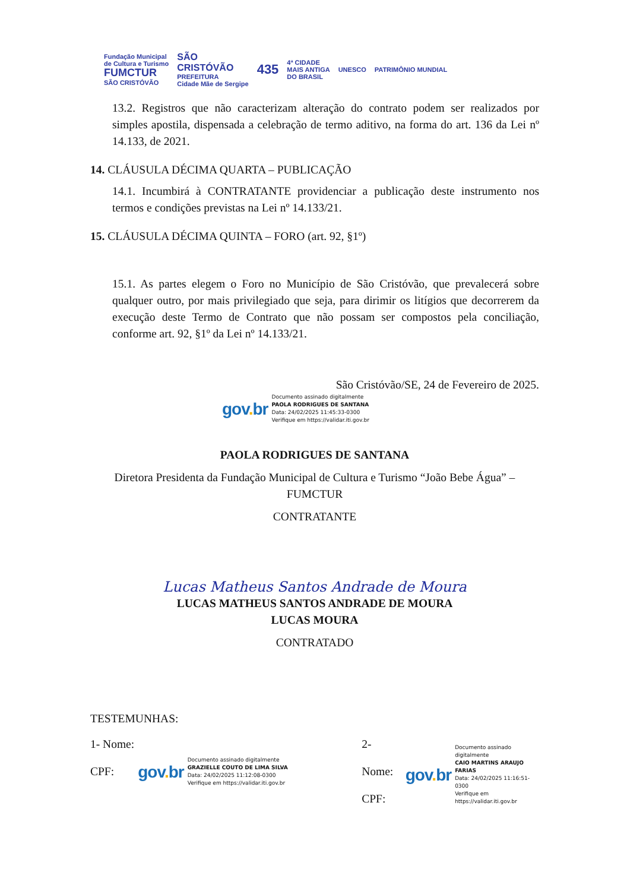Fundação Municipal
de Cultura e Turismo
FUMCTUR
SÃO CRISTÓVÃO
SÃO
CRISTÓVÃO
PREFEITURA
Cidade Mãe de Sergipe
435
4ª CIDADE
MAIS ANTIGA
DO BRASIL
UNESCO PATRIMÔNIO MUNDIAL
13.2. Registros que não caracterizam alteração do contrato podem ser realizados por simples apostila, dispensada a celebração de termo aditivo, na forma do art. 136 da Lei nº 14.133, de 2021.
14. CLÁUSULA DÉCIMA QUARTA – PUBLICAÇÃO
14.1. Incumbirá à CONTRATANTE providenciar a publicação deste instrumento nos termos e condições previstas na Lei nº 14.133/21.
15. CLÁUSULA DÉCIMA QUINTA – FORO (art. 92, §1º)
15.1. As partes elegem o Foro no Município de São Cristóvão, que prevalecerá sobre qualquer outro, por mais privilegiado que seja, para dirimir os litígios que decorrerem da execução deste Termo de Contrato que não possam ser compostos pela conciliação, conforme art. 92, §1º da Lei nº 14.133/21.
São Cristóvão/SE, 24 de Fevereiro de 2025.
gov. br
Documento assinado digitalmente
PAOLA RODRIGUES DE SANTANA
Data: 24/02/2025 11:45:33-0300
Verifique em https://validar.iti.gov.br
PAOLA RODRIGUES DE SANTANA
Diretora Presidenta da Fundação Municipal de Cultura e Turismo “João Bebe Água” – FUMCTUR
CONTRATANTE
Lucas Matheus Santos Andrade de Moura
LUCAS MATHEUS SANTOS ANDRADE DE MOURA
LUCAS MOURA
CONTRATADO
TESTEMUNHAS:
1- Nome:
CPF:
gov. br
Documento assinado digitalmente
GRAZIELLE COUTO DE LIMA SILVA
Data: 24/02/2025 11:12:08-0300
Verifique em https://validar.iti.gov.br
2- Nome:
CPF:
gov. br
Documento assinado digitalmente
CAIO MARTINS ARAUJO FARIAS
Data: 24/02/2025 11:16:51-0300
Verifique em https://validar.iti.gov.br